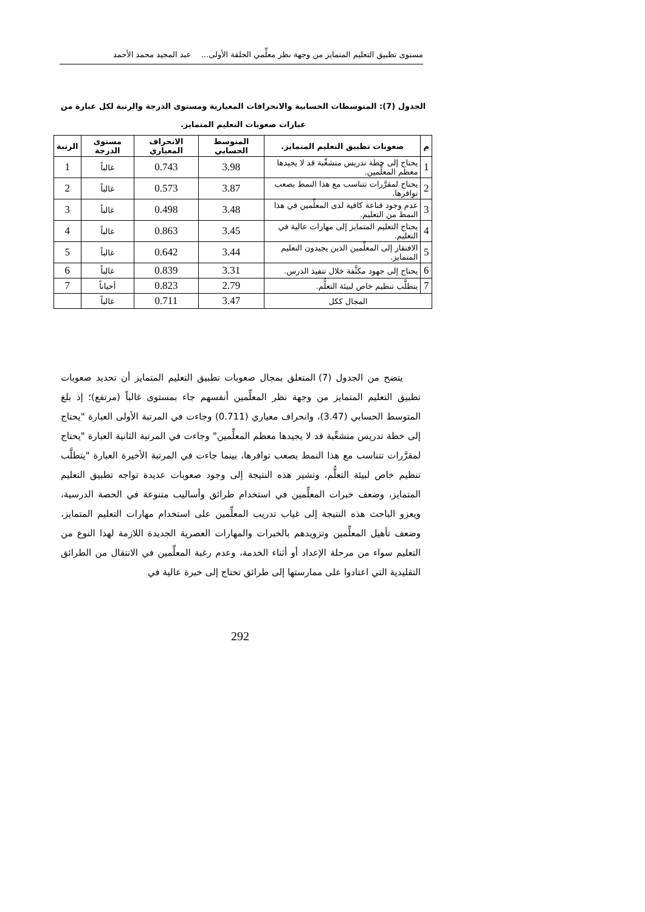مستوى تطبيق التعليم المتمايز من وجهة نظر معلِّمي الحلقة الأولى... عبد المجيد محمد الأحمد
الجدول (7): المتوسطات الحسابية والانحرافات المعيارية ومستوى الدرجة والرتبة لكل عبارة من
عبارات صعوبات التعليم المتمايز.
| م | صعوبات تطبيق التعليم المتمايز. | المتوسط الحسابي | الانحراف المعياري | مستوى الدرجة | الرتبة |
| --- | --- | --- | --- | --- | --- |
| 1 | يحتاج إلى خطة تدريس متشعِّبة قد لا يجيدها معظم المعلِّمين. | 3.98 | 0.743 | غالباً | 1 |
| 2 | يحتاج لمقرَّرات تتناسب مع هذا النمط يصعب توافرها. | 3.87 | 0.573 | غالباً | 2 |
| 3 | عدم وجود قناعة كافية لدى المعلِّمين في هذا النمط من التعليم. | 3.48 | 0.498 | غالباً | 3 |
| 4 | يحتاج التعليم المتمايز إلى مهارات عالية في التعليم. | 3.45 | 0.863 | غالباً | 4 |
| 5 | الافتقار إلى المعلِّمين الذين يجيدون التعليم المتمايز. | 3.44 | 0.642 | غالباً | 5 |
| 6 | يحتاج إلى جهود مكثَّفة خلال تنفيذ الدرس. | 3.31 | 0.839 | غالباً | 6 |
| 7 | يتطلَّب تنظيم خاص لبيئة التعلُّم. | 2.79 | 0.823 | أحياناً | 7 |
| المجال ككل | | 3.47 | 0.711 | غالباً | |
يتضح من الجدول (7) المتعلق بمجال صعوبات تطبيق التعليم المتمايز أن تحديد صعوبات تطبيق التعليم المتمايز من وجهة نظر المعلِّمين أنفسهم جاء بمستوى غالباً (مرتفع)؛ إذ بلغ المتوسط الحسابي (3.47)، وانحراف معياري (0.711) وجاءت في المرتبة الأولى العبارة "يحتاج إلى خطة تدريس متشعِّبة قد لا يجيدها معظم المعلِّمين" وجاءت في المرتبة الثانية العبارة "يحتاج لمقرَّرات تتناسب مع هذا النمط يصعب توافرها، بينما جاءت في المرتبة الأخيرة العبارة "يتطلَّب تنظيم خاص لبيئة التعلُّم، وتشير هذه النتيجة إلى وجود صعوبات عديدة تواجه تطبيق التعليم المتمايز، وضعف خبرات المعلِّمين في استخدام طرائق وأساليب متنوعة في الحصة الدرسية، ويعزو الباحث هذه النتيجة إلى غياب تدريب المعلِّمين على استخدام مهارات التعليم المتمايز، وضعف تأهيل المعلِّمين وتزويدهم بالخبرات والمهارات العصرية الجديدة اللازمة لهذا النوع من التعليم سواء من مرحلة الإعداد أو أثناء الخدمة، وعدم رغبة المعلِّمين في الانتقال من الطرائق التقليدية التي اعتادوا على ممارستها إلى طرائق تحتاج إلى خبرة عالية في
292